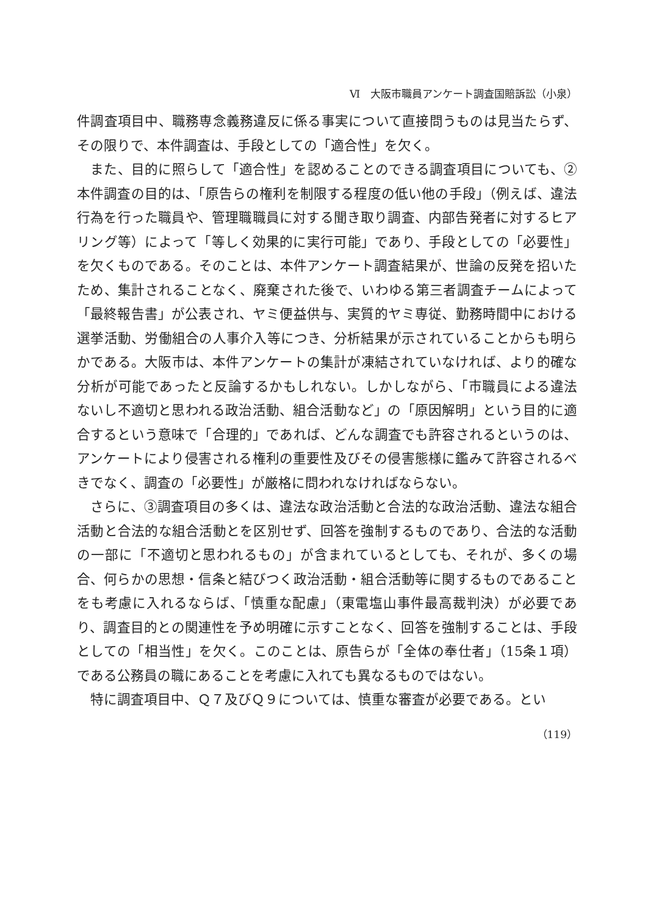Ⅵ　大阪市職員アンケート調査国賠訴訟（小泉）
件調査項目中、職務専念義務違反に係る事実について直接問うものは見当たらず、その限りで、本件調査は、手段としての「適合性」を欠く。
また、目的に照らして「適合性」を認めることのできる調査項目についても、②本件調査の目的は、「原告らの権利を制限する程度の低い他の手段」（例えば、違法行為を行った職員や、管理職職員に対する聞き取り調査、内部告発者に対するヒアリング等）によって「等しく効果的に実行可能」であり、手段としての「必要性」を欠くものである。そのことは、本件アンケート調査結果が、世論の反発を招いたため、集計されることなく、廃棄された後で、いわゆる第三者調査チームによって「最終報告書」が公表され、ヤミ便益供与、実質的ヤミ専従、勤務時間中における選挙活動、労働組合の人事介入等につき、分析結果が示されていることからも明らかである。大阪市は、本件アンケートの集計が凍結されていなければ、より的確な分析が可能であったと反論するかもしれない。しかしながら、「市職員による違法ないし不適切と思われる政治活動、組合活動など」の「原因解明」という目的に適合するという意味で「合理的」であれば、どんな調査でも許容されるというのは、アンケートにより侵害される権利の重要性及びその侵害態様に鑑みて許容されるべきでなく、調査の「必要性」が厳格に問われなければならない。
さらに、③調査項目の多くは、違法な政治活動と合法的な政治活動、違法な組合活動と合法的な組合活動とを区別せず、回答を強制するものであり、合法的な活動の一部に「不適切と思われるもの」が含まれているとしても、それが、多くの場合、何らかの思想・信条と結びつく政治活動・組合活動等に関するものであることをも考慮に入れるならば、「慎重な配慮」（東電塩山事件最高裁判決）が必要であり、調査目的との関連性を予め明確に示すことなく、回答を強制することは、手段としての「相当性」を欠く。このことは、原告らが「全体の奉仕者」（15条１項）である公務員の職にあることを考慮に入れても異なるものではない。
特に調査項目中、Ｑ７及びＱ９については、慎重な審査が必要である。とい
（119）